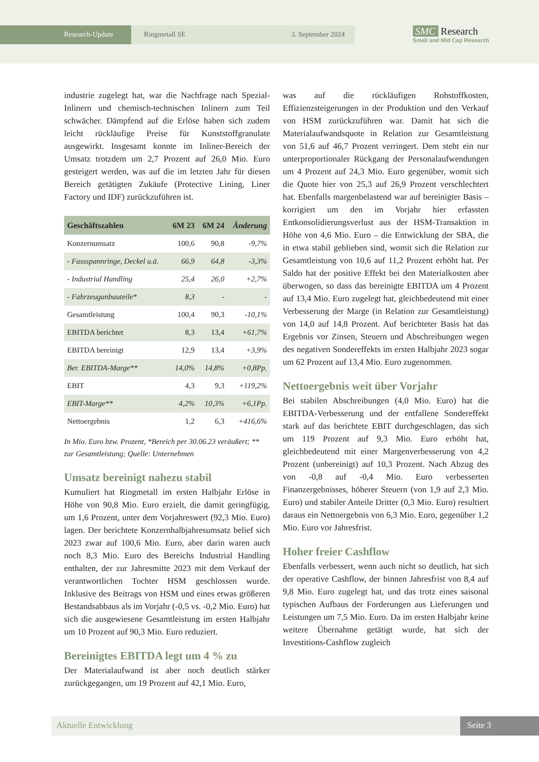Research-Update Ringmetall SE 3. September 2024
SMC Research
Small and Mid Cap Research
industrie zugelegt hat, war die Nachfrage nach Spezial-Inlinern und chemisch-technischen Inlinern zum Teil schwächer. Dämpfend auf die Erlöse haben sich zudem leicht rückläufige Preise für Kunststoffgranulate ausgewirkt. Insgesamt konnte im Inliner-Bereich der Umsatz trotzdem um 2,7 Prozent auf 26,0 Mio. Euro gesteigert werden, was auf die im letzten Jahr für diesen Bereich getätigten Zukäufe (Protective Lining, Liner Factory und IDF) zurückzuführen ist.
| Geschäftszahlen | 6M 23 | 6M 24 | Änderung |
| --- | --- | --- | --- |
| Konzernumsatz | 100,6 | 90,8 | -9,7% |
| - Fassspannringe, Deckel u.ä. | 66,9 | 64,8 | -3,3% |
| - Industrial Handling | 25,4 | 26,0 | +2,7% |
| - Fahrzeuganbauteile* | 8,3 | - | - |
| Gesamtleistung | 100,4 | 90,3 | -10,1% |
| EBITDA berichtet | 8,3 | 13,4 | +61,7% |
| EBITDA bereinigt | 12,9 | 13,4 | +3,9% |
| Ber. EBITDA-Marge** | 14,0% | 14,8% | +0,8Pp. |
| EBIT | 4,3 | 9,3 | +119,2% |
| EBIT-Marge** | 4,2% | 10,3% | +6,1Pp. |
| Nettoergebnis | 1,2 | 6,3 | +416,6% |
In Mio. Euro bzw. Prozent, *Bereich per 30.06.23 veräußert; ** zur Gesamtleistung; Quelle: Unternehmen
Umsatz bereinigt nahezu stabil
Kumuliert hat Ringmetall im ersten Halbjahr Erlöse in Höhe von 90,8 Mio. Euro erzielt, die damit geringfügig, um 1,6 Prozent, unter dem Vorjahreswert (92,3 Mio. Euro) lagen. Der berichtete Konzernhalbjahresumsatz belief sich 2023 zwar auf 100,6 Mio. Euro, aber darin waren auch noch 8,3 Mio. Euro des Bereichs Industrial Handling enthalten, der zur Jahresmitte 2023 mit dem Verkauf der verantwortlichen Tochter HSM geschlossen wurde. Inklusive des Beitrags von HSM und eines etwas größeren Bestandsabbaus als im Vorjahr (-0,5 vs. -0,2 Mio. Euro) hat sich die ausgewiesene Gesamtleistung im ersten Halbjahr um 10 Prozent auf 90,3 Mio. Euro reduziert.
Bereinigtes EBITDA legt um 4 % zu
Der Materialaufwand ist aber noch deutlich stärker zurückgegangen, um 19 Prozent auf 42,1 Mio. Euro,
was auf die rückläufigen Rohstoffkosten, Effizienzsteigerungen in der Produktion und den Verkauf von HSM zurückzuführen war. Damit hat sich die Materialaufwandsquote in Relation zur Gesamtleistung von 51,6 auf 46,7 Prozent verringert. Dem steht ein nur unterproportionaler Rückgang der Personalaufwendungen um 4 Prozent auf 24,3 Mio. Euro gegenüber, womit sich die Quote hier von 25,3 auf 26,9 Prozent verschlechtert hat. Ebenfalls margenbelastend war auf bereinigter Basis – korrigiert um den im Vorjahr hier erfassten Entkonsolidierungsverlust aus der HSM-Transaktion in Höhe von 4,6 Mio. Euro – die Entwicklung der SBA, die in etwa stabil geblieben sind, womit sich die Relation zur Gesamtleistung von 10,6 auf 11,2 Prozent erhöht hat. Per Saldo hat der positive Effekt bei den Materialkosten aber überwogen, so dass das bereinigte EBITDA um 4 Prozent auf 13,4 Mio. Euro zugelegt hat, gleichbedeutend mit einer Verbesserung der Marge (in Relation zur Gesamtleistung) von 14,0 auf 14,8 Prozent. Auf berichteter Basis hat das Ergebnis vor Zinsen, Steuern und Abschreibungen wegen des negativen Sondereffekts im ersten Halbjahr 2023 sogar um 62 Prozent auf 13,4 Mio. Euro zugenommen.
Nettoergebnis weit über Vorjahr
Bei stabilen Abschreibungen (4,0 Mio. Euro) hat die EBITDA-Verbesserung und der entfallene Sondereffekt stark auf das berichtete EBIT durchgeschlagen, das sich um 119 Prozent auf 9,3 Mio. Euro erhöht hat, gleichbedeutend mit einer Margenverbesserung von 4,2 Prozent (unbereinigt) auf 10,3 Prozent. Nach Abzug des von -0,8 auf -0,4 Mio. Euro verbesserten Finanzergebnisses, höherer Steuern (von 1,9 auf 2,3 Mio. Euro) und stabiler Anteile Dritter (0,3 Mio. Euro) resultiert daraus ein Nettoergebnis von 6,3 Mio. Euro, gegenüber 1,2 Mio. Euro vor Jahresfrist.
Hoher freier Cashflow
Ebenfalls verbessert, wenn auch nicht so deutlich, hat sich der operative Cashflow, der binnen Jahresfrist von 8,4 auf 9,8 Mio. Euro zugelegt hat, und das trotz eines saisonal typischen Aufbaus der Forderungen aus Lieferungen und Leistungen um 7,5 Mio. Euro. Da im ersten Halbjahr keine weitere Übernahme getätigt wurde, hat sich der Investitions-Cashflow zugleich
Aktuelle Entwicklung Seite 3